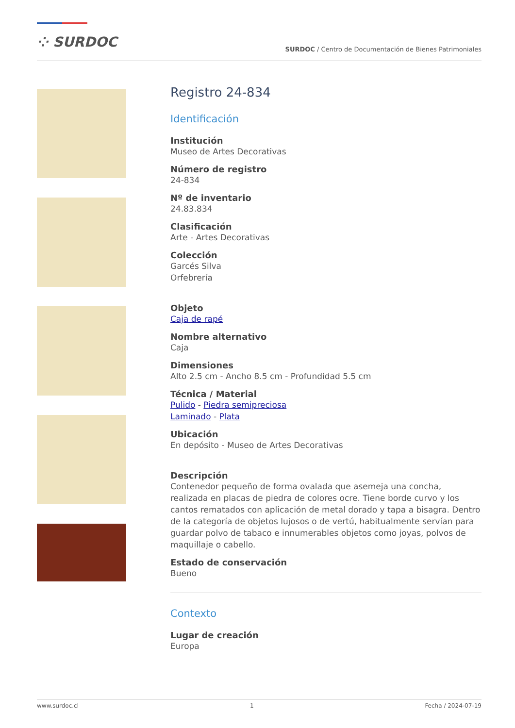⁘ SURDOC
SURDOC / Centro de Documentación de Bienes Patrimoniales
Registro 24-834
Identificación
Institución
Museo de Artes Decorativas
Número de registro
24-834
Nº de inventario
24.83.834
Clasificación
Arte - Artes Decorativas
Colección
Garcés Silva
Orfebrería
Objeto
Caja de rapé
Nombre alternativo
Caja
Dimensiones
Alto 2.5 cm - Ancho 8.5 cm - Profundidad 5.5 cm
Técnica / Material
Pulido - Piedra semipreciosa
Laminado - Plata
Ubicación
En depósito - Museo de Artes Decorativas
Descripción
Contenedor pequeño de forma ovalada que asemeja una concha, realizada en placas de piedra de colores ocre. Tiene borde curvo y los cantos rematados con aplicación de metal dorado y tapa a bisagra. Dentro de la categoría de objetos lujosos o de vertú, habitualmente servían para guardar polvo de tabaco e innumerables objetos como joyas, polvos de maquillaje o cabello.
Estado de conservación
Bueno
Contexto
Lugar de creación
Europa
www.surdoc.cl 1 Fecha / 2024-07-19